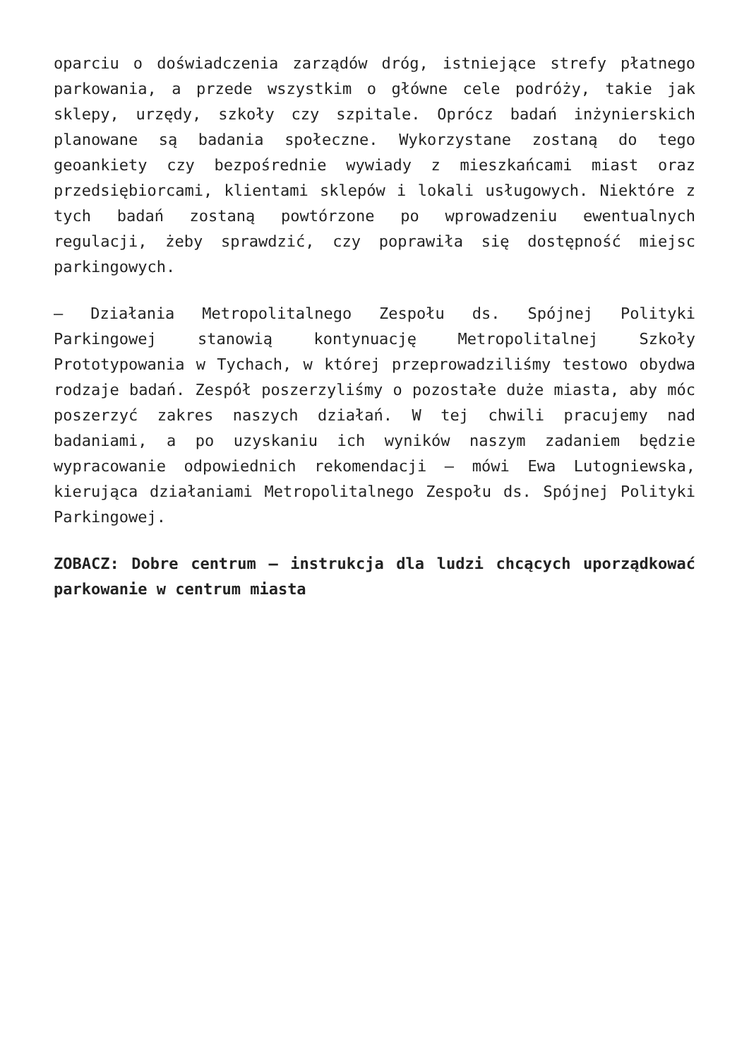oparciu o doświadczenia zarządów dróg, istniejące strefy płatnego parkowania, a przede wszystkim o główne cele podróży, takie jak sklepy, urzędy, szkoły czy szpitale. Oprócz badań inżynierskich planowane są badania społeczne. Wykorzystane zostaną do tego geoankiety czy bezpośrednie wywiady z mieszkańcami miast oraz przedsiębiorcami, klientami sklepów i lokali usługowych. Niektóre z tych badań zostaną powtórzone po wprowadzeniu ewentualnych regulacji, żeby sprawdzić, czy poprawiła się dostępność miejsc parkingowych.
– Działania Metropolitalnego Zespołu ds. Spójnej Polityki Parkingowej stanowią kontynuację Metropolitalnej Szkoły Prototypowania w Tychach, w której przeprowadziliśmy testowo obydwa rodzaje badań. Zespół poszerzyliśmy o pozostałe duże miasta, aby móc poszerzyć zakres naszych działań. W tej chwili pracujemy nad badaniami, a po uzyskaniu ich wyników naszym zadaniem będzie wypracowanie odpowiednich rekomendacji – mówi Ewa Lutogniewska, kierująca działaniami Metropolitalnego Zespołu ds. Spójnej Polityki Parkingowej.
ZOBACZ: Dobre centrum – instrukcja dla ludzi chcących uporządkować parkowanie w centrum miasta